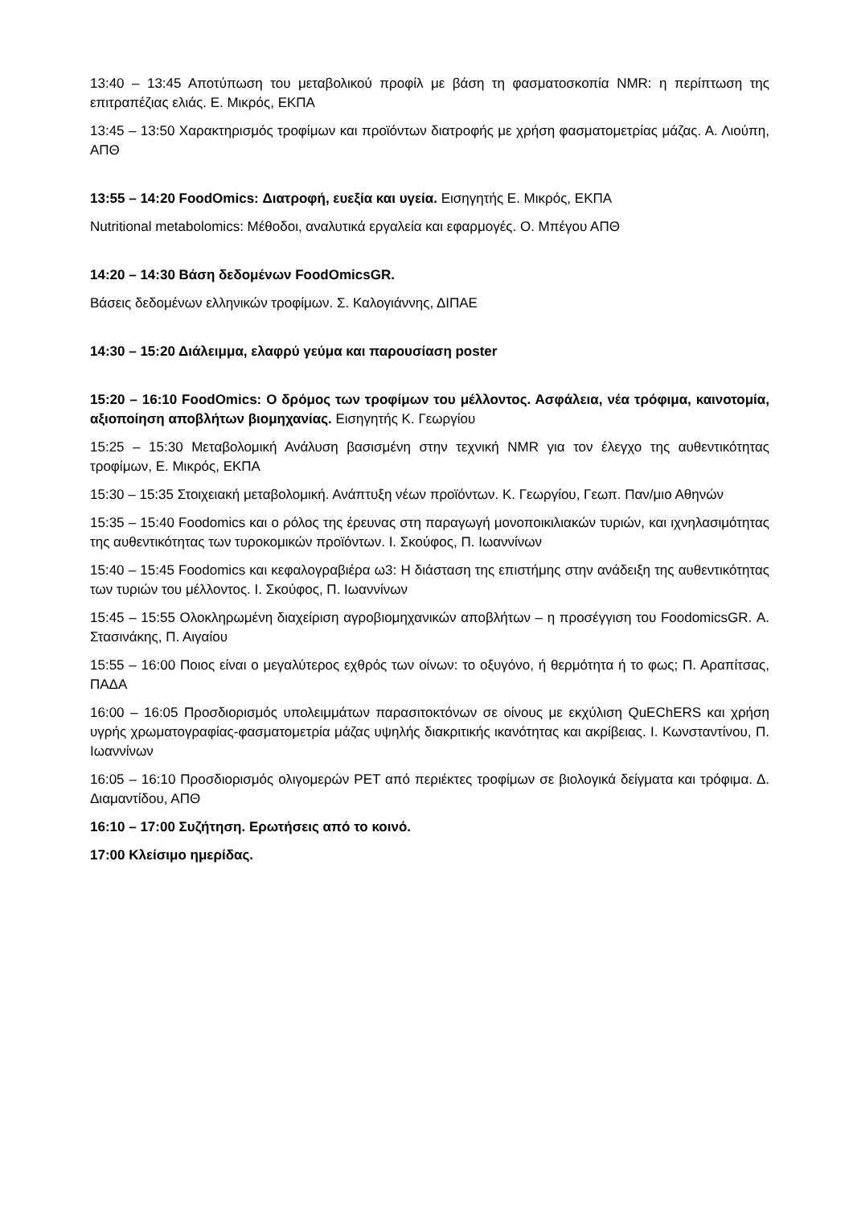13:40 – 13:45 Αποτύπωση του μεταβολικού προφίλ με βάση τη φασματοσκοπία NMR: η περίπτωση της επιτραπέζιας ελιάς. Ε. Μικρός, ΕΚΠΑ
13:45 – 13:50 Χαρακτηρισμός τροφίμων και προϊόντων διατροφής με χρήση φασματομετρίας μάζας. Α. Λιούπη, ΑΠΘ
13:55 – 14:20 FoodOmics: Διατροφή, ευεξία και υγεία. Εισηγητής Ε. Μικρός, ΕΚΠΑ
Nutritional metabolomics: Μέθοδοι, αναλυτικά εργαλεία και εφαρμογές. Ο. Μπέγου ΑΠΘ
14:20 – 14:30 Βάση δεδομένων FoodOmicsGR.
Βάσεις δεδομένων ελληνικών τροφίμων. Σ. Καλογιάννης, ΔΙΠΑΕ
14:30 – 15:20 Διάλειμμα, ελαφρύ γεύμα και παρουσίαση poster
15:20 – 16:10 FoodOmics: Ο δρόμος των τροφίμων του μέλλοντος. Ασφάλεια, νέα τρόφιμα, καινοτομία, αξιοποίηση αποβλήτων βιομηχανίας. Εισηγητής Κ. Γεωργίου
15:25 – 15:30 Μεταβολομική Ανάλυση βασισμένη στην τεχνική NMR για τον έλεγχο της αυθεντικότητας τροφίμων, Ε. Μικρός, ΕΚΠΑ
15:30 – 15:35 Στοιχειακή μεταβολομική. Ανάπτυξη νέων προϊόντων. Κ. Γεωργίου, Γεωπ. Παν/μιο Αθηνών
15:35 – 15:40 Foodomics και ο ρόλος της έρευνας στη παραγωγή μονοποικιλιακών τυριών, και ιχνηλασιμότητας της αυθεντικότητας των τυροκομικών προϊόντων. Ι. Σκούφος, Π. Ιωαννίνων
15:40 – 15:45 Foodomics και κεφαλογραβιέρα ω3: Η διάσταση της επιστήμης στην ανάδειξη της αυθεντικότητας των τυριών του μέλλοντος. Ι. Σκούφος, Π. Ιωαννίνων
15:45 – 15:55 Ολοκληρωμένη διαχείριση αγροβιομηχανικών αποβλήτων – η προσέγγιση του FoodomicsGR. Α. Στασινάκης, Π. Αιγαίου
15:55 – 16:00 Ποιος είναι ο μεγαλύτερος εχθρός των οίνων: το οξυγόνο, ή θερμότητα ή το φως; Π. Αραπίτσας, ΠΑΔΑ
16:00 – 16:05 Προσδιορισμός υπολειμμάτων παρασιτοκτόνων σε οίνους με εκχύλιση QuEChERS και χρήση υγρής χρωματογραφίας-φασματομετρία μάζας υψηλής διακριτικής ικανότητας και ακρίβειας. Ι. Κωνσταντίνου, Π. Ιωαννίνων
16:05 – 16:10 Προσδιορισμός ολιγομερών PET από περιέκτες τροφίμων σε βιολογικά δείγματα και τρόφιμα. Δ. Διαμαντίδου, ΑΠΘ
16:10 – 17:00 Συζήτηση. Ερωτήσεις από το κοινό.
17:00 Κλείσιμο ημερίδας.